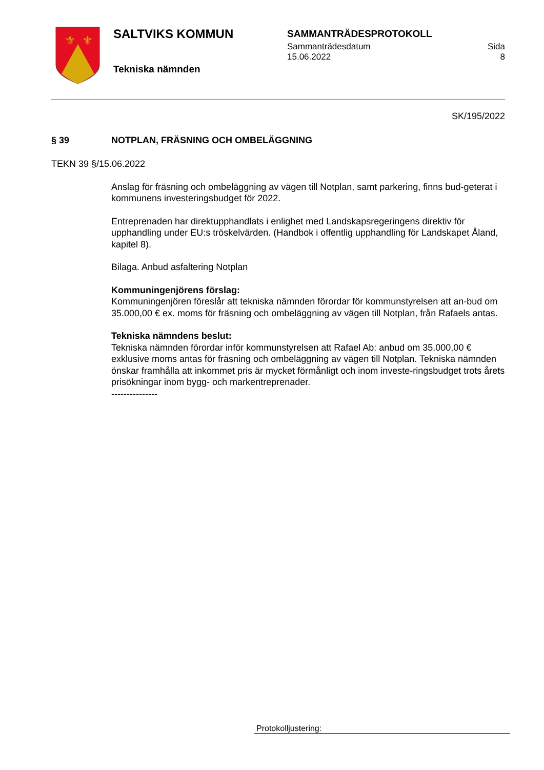⚜
⚜
SALTVIKS KOMMUN
Tekniska nämnden
SAMMANTRÄDESPROTOKOLL
Sammanträdesdatum
15.06.2022 Sida
8
SK/195/2022
§ 39 NOTPLAN, FRÄSNING OCH OMBELÄGGNING
TEKN 39 §/15.06.2022
Anslag för fräsning och ombeläggning av vägen till Notplan, samt parkering, finns bud-geterat i kommunens investeringsbudget för 2022.
Entreprenaden har direktupphandlats i enlighet med Landskapsregeringens direktiv för upphandling under EU:s tröskelvärden. (Handbok i offentlig upphandling för Landskapet Åland, kapitel 8).
Bilaga. Anbud asfaltering Notplan
Kommuningenjörens förslag:
Kommuningenjören föreslår att tekniska nämnden förordar för kommunstyrelsen att an-bud om 35.000,00 € ex. moms för fräsning och ombeläggning av vägen till Notplan, från Rafaels antas.
Tekniska nämndens beslut:
Tekniska nämnden förordar inför kommunstyrelsen att Rafael Ab: anbud om 35.000,00 € exklusive moms antas för fräsning och ombeläggning av vägen till Notplan. Tekniska nämnden önskar framhålla att inkommet pris är mycket förmånligt och inom investe-ringsbudget trots årets prisökningar inom bygg- och markentreprenader.
---------------
Protokolljustering: